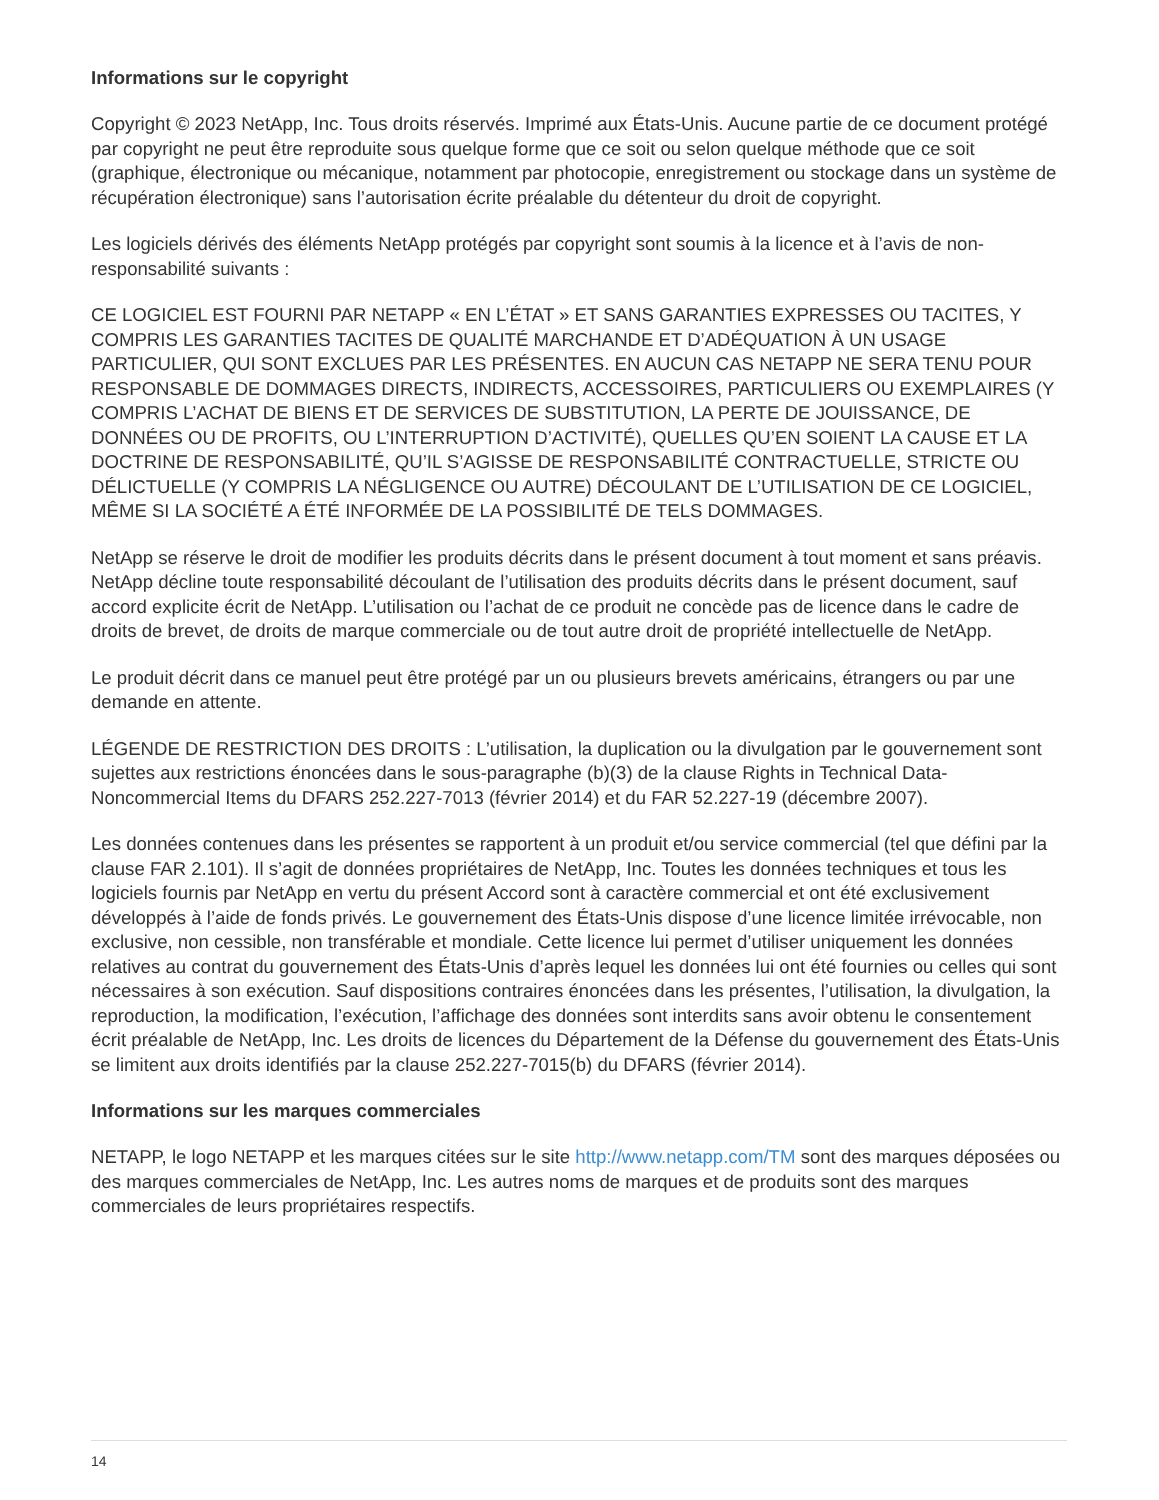Informations sur le copyright
Copyright © 2023 NetApp, Inc. Tous droits réservés. Imprimé aux États-Unis. Aucune partie de ce document protégé par copyright ne peut être reproduite sous quelque forme que ce soit ou selon quelque méthode que ce soit (graphique, électronique ou mécanique, notamment par photocopie, enregistrement ou stockage dans un système de récupération électronique) sans l’autorisation écrite préalable du détenteur du droit de copyright.
Les logiciels dérivés des éléments NetApp protégés par copyright sont soumis à la licence et à l’avis de non-responsabilité suivants :
CE LOGICIEL EST FOURNI PAR NETAPP « EN L’ÉTAT » ET SANS GARANTIES EXPRESSES OU TACITES, Y COMPRIS LES GARANTIES TACITES DE QUALITÉ MARCHANDE ET D’ADÉQUATION À UN USAGE PARTICULIER, QUI SONT EXCLUES PAR LES PRÉSENTES. EN AUCUN CAS NETAPP NE SERA TENU POUR RESPONSABLE DE DOMMAGES DIRECTS, INDIRECTS, ACCESSOIRES, PARTICULIERS OU EXEMPLAIRES (Y COMPRIS L’ACHAT DE BIENS ET DE SERVICES DE SUBSTITUTION, LA PERTE DE JOUISSANCE, DE DONNÉES OU DE PROFITS, OU L’INTERRUPTION D’ACTIVITÉ), QUELLES QU’EN SOIENT LA CAUSE ET LA DOCTRINE DE RESPONSABILITÉ, QU’IL S’AGISSE DE RESPONSABILITÉ CONTRACTUELLE, STRICTE OU DÉLICTUELLE (Y COMPRIS LA NÉGLIGENCE OU AUTRE) DÉCOULANT DE L’UTILISATION DE CE LOGICIEL, MÊME SI LA SOCIÉTÉ A ÉTÉ INFORMÉE DE LA POSSIBILITÉ DE TELS DOMMAGES.
NetApp se réserve le droit de modifier les produits décrits dans le présent document à tout moment et sans préavis. NetApp décline toute responsabilité découlant de l’utilisation des produits décrits dans le présent document, sauf accord explicite écrit de NetApp. L’utilisation ou l’achat de ce produit ne concède pas de licence dans le cadre de droits de brevet, de droits de marque commerciale ou de tout autre droit de propriété intellectuelle de NetApp.
Le produit décrit dans ce manuel peut être protégé par un ou plusieurs brevets américains, étrangers ou par une demande en attente.
LÉGENDE DE RESTRICTION DES DROITS : L’utilisation, la duplication ou la divulgation par le gouvernement sont sujettes aux restrictions énoncées dans le sous-paragraphe (b)(3) de la clause Rights in Technical Data-Noncommercial Items du DFARS 252.227-7013 (février 2014) et du FAR 52.227-19 (décembre 2007).
Les données contenues dans les présentes se rapportent à un produit et/ou service commercial (tel que défini par la clause FAR 2.101). Il s’agit de données propriétaires de NetApp, Inc. Toutes les données techniques et tous les logiciels fournis par NetApp en vertu du présent Accord sont à caractère commercial et ont été exclusivement développés à l’aide de fonds privés. Le gouvernement des États-Unis dispose d’une licence limitée irrévocable, non exclusive, non cessible, non transférable et mondiale. Cette licence lui permet d’utiliser uniquement les données relatives au contrat du gouvernement des États-Unis d’après lequel les données lui ont été fournies ou celles qui sont nécessaires à son exécution. Sauf dispositions contraires énoncées dans les présentes, l’utilisation, la divulgation, la reproduction, la modification, l’exécution, l’affichage des données sont interdits sans avoir obtenu le consentement écrit préalable de NetApp, Inc. Les droits de licences du Département de la Défense du gouvernement des États-Unis se limitent aux droits identifiés par la clause 252.227-7015(b) du DFARS (février 2014).
Informations sur les marques commerciales
NETAPP, le logo NETAPP et les marques citées sur le site http://www.netapp.com/TM sont des marques déposées ou des marques commerciales de NetApp, Inc. Les autres noms de marques et de produits sont des marques commerciales de leurs propriétaires respectifs.
14